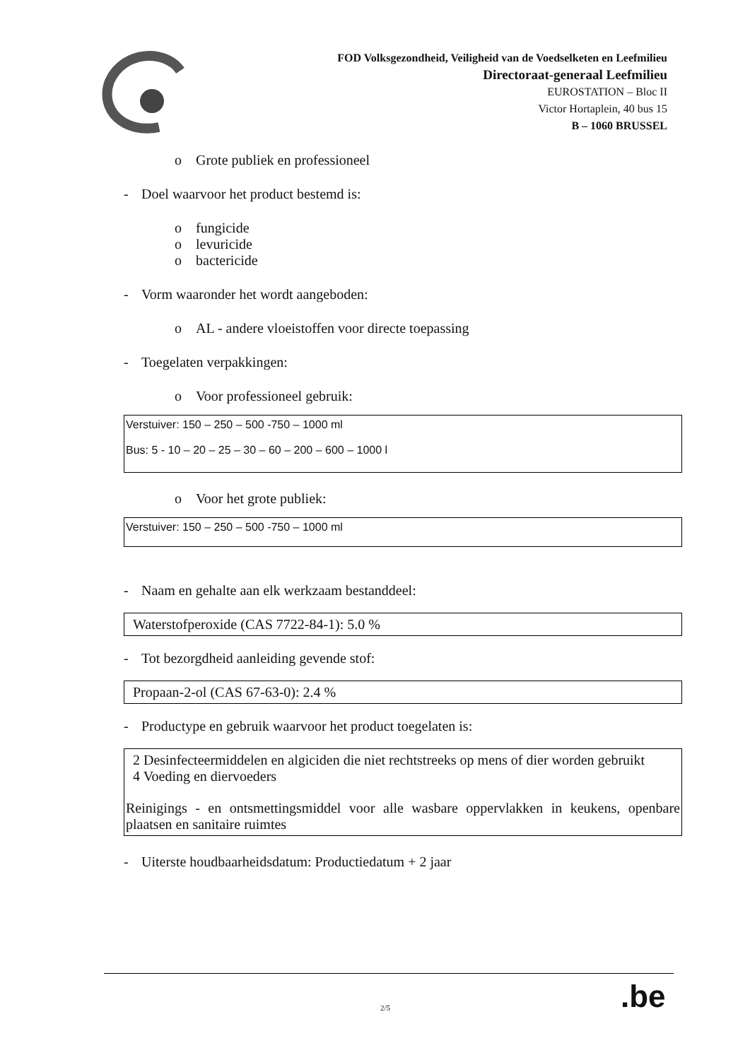FOD Volksgezondheid, Veiligheid van de Voedselketen en Leefmilieu
Directoraat-generaal Leefmilieu
EUROSTATION – Bloc II
Victor Hortaplein, 40 bus 15
B – 1060 BRUSSEL
o Grote publiek en professioneel
- Doel waarvoor het product bestemd is:
o fungicide
o levuricide
o bactericide
- Vorm waaronder het wordt aangeboden:
o AL - andere vloeistoffen voor directe toepassing
- Toegelaten verpakkingen:
o Voor professioneel gebruik:
Verstuiver: 150 – 250 – 500 -750 – 1000 ml
Bus: 5 - 10 – 20 – 25 – 30 – 60 – 200 – 600 – 1000 l
o Voor het grote publiek:
Verstuiver: 150 – 250 – 500 -750 – 1000 ml
- Naam en gehalte aan elk werkzaam bestanddeel:
Waterstofperoxide (CAS 7722-84-1): 5.0 %
- Tot bezorgdheid aanleiding gevende stof:
Propaan-2-ol (CAS 67-63-0): 2.4 %
- Productype en gebruik waarvoor het product toegelaten is:
2 Desinfecteermiddelen en algiciden die niet rechtstreeks op mens of dier worden gebruikt
4 Voeding en diervoeders
Reinigings - en ontsmettingsmiddel voor alle wasbare oppervlakken in keukens, openbare plaatsen en sanitaire ruimtes
- Uiterste houdbaarheidsdatum: Productiedatum + 2 jaar
2/5 .be